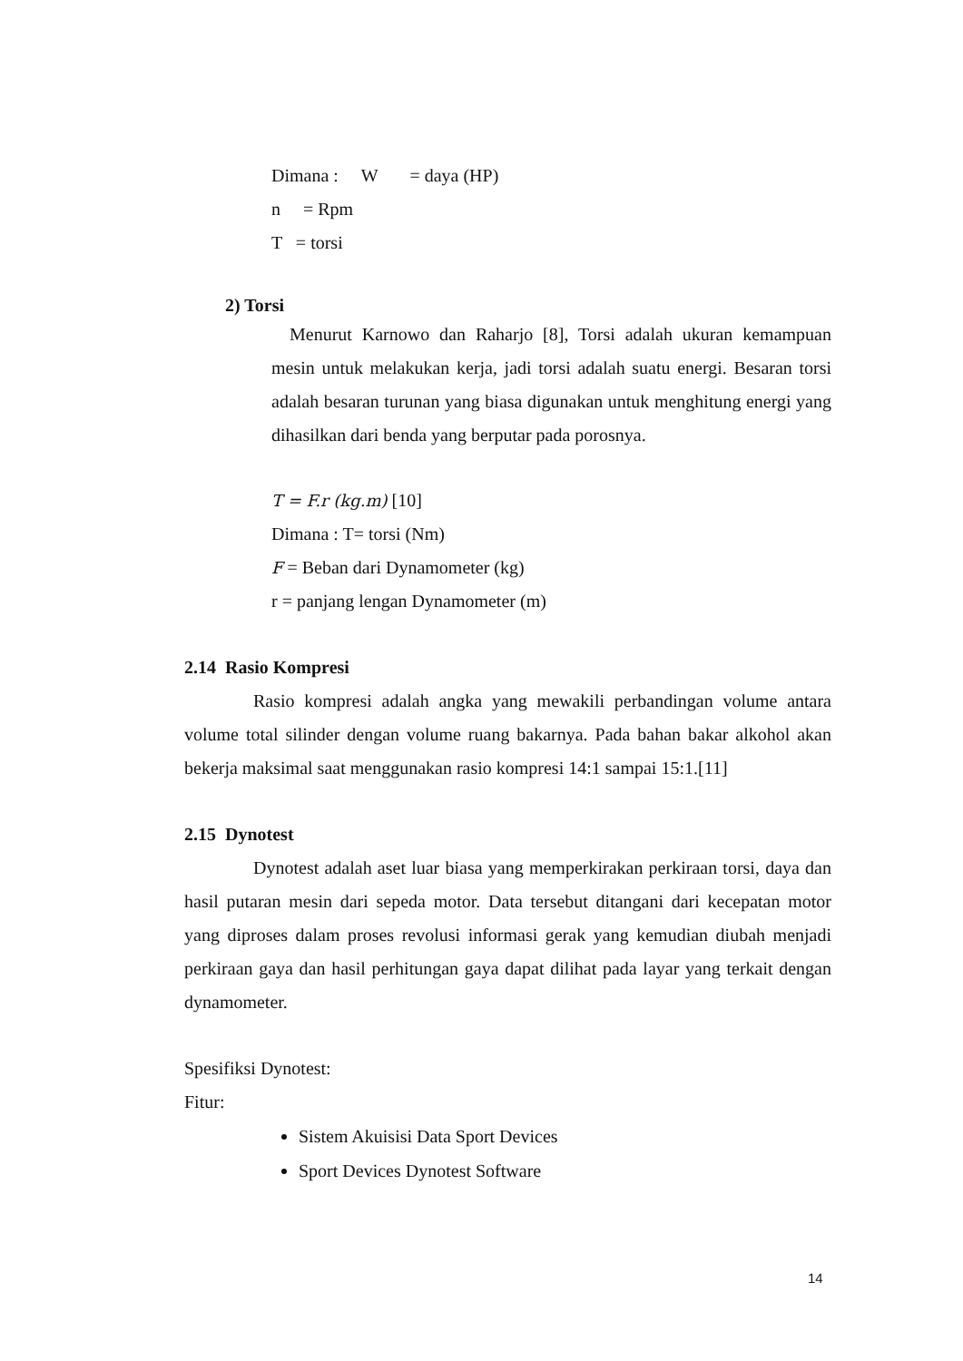Dimana : W = daya (HP)
n = Rpm
T = torsi
2) Torsi
Menurut Karnowo dan Raharjo [8], Torsi adalah ukuran kemampuan mesin untuk melakukan kerja, jadi torsi adalah suatu energi. Besaran torsi adalah besaran turunan yang biasa digunakan untuk menghitung energi yang dihasilkan dari benda yang berputar pada porosnya.
T = F.r (kg.m) [10]
Dimana : T= torsi (Nm)
F = Beban dari Dynamometer (kg)
r = panjang lengan Dynamometer (m)
2.14 Rasio Kompresi
Rasio kompresi adalah angka yang mewakili perbandingan volume antara volume total silinder dengan volume ruang bakarnya. Pada bahan bakar alkohol akan bekerja maksimal saat menggunakan rasio kompresi 14:1 sampai 15:1.[11]
2.15 Dynotest
Dynotest adalah aset luar biasa yang memperkirakan perkiraan torsi, daya dan hasil putaran mesin dari sepeda motor. Data tersebut ditangani dari kecepatan motor yang diproses dalam proses revolusi informasi gerak yang kemudian diubah menjadi perkiraan gaya dan hasil perhitungan gaya dapat dilihat pada layar yang terkait dengan dynamometer.
Spesifiksi Dynotest:
Fitur:
Sistem Akuisisi Data Sport Devices
Sport Devices Dynotest Software
14